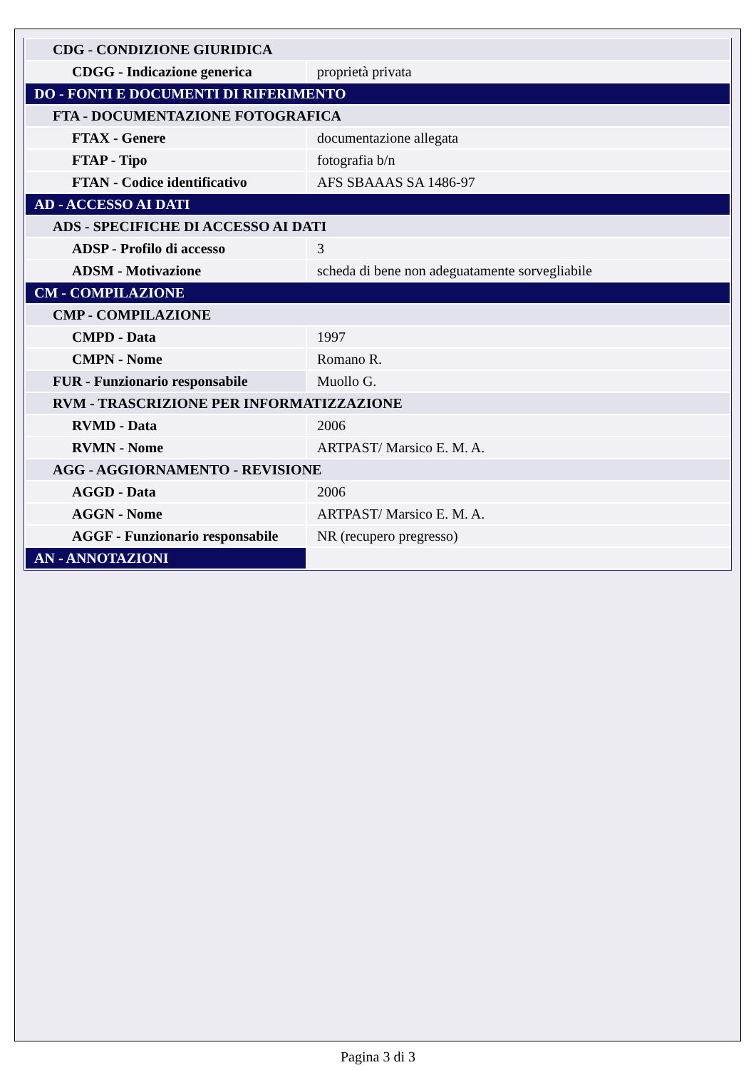| CDG - CONDIZIONE GIURIDICA | |
| CDGG - Indicazione generica | proprietà privata |
| DO - FONTI E DOCUMENTI DI RIFERIMENTO | |
| FTA - DOCUMENTAZIONE FOTOGRAFICA | |
| FTAX - Genere | documentazione allegata |
| FTAP - Tipo | fotografia b/n |
| FTAN - Codice identificativo | AFS SBAAAS SA 1486-97 |
| AD - ACCESSO AI DATI | |
| ADS - SPECIFICHE DI ACCESSO AI DATI | |
| ADSP - Profilo di accesso | 3 |
| ADSM - Motivazione | scheda di bene non adeguatamente sorvegliabile |
| CM - COMPILAZIONE | |
| CMP - COMPILAZIONE | |
| CMPD - Data | 1997 |
| CMPN - Nome | Romano R. |
| FUR - Funzionario responsabile | Muollo G. |
| RVM - TRASCRIZIONE PER INFORMATIZZAZIONE | |
| RVMD - Data | 2006 |
| RVMN - Nome | ARTPAST/ Marsico E. M. A. |
| AGG - AGGIORNAMENTO - REVISIONE | |
| AGGD - Data | 2006 |
| AGGN - Nome | ARTPAST/ Marsico E. M. A. |
| AGGF - Funzionario responsabile | NR (recupero pregresso) |
| AN - ANNOTAZIONI | |
Pagina 3 di 3